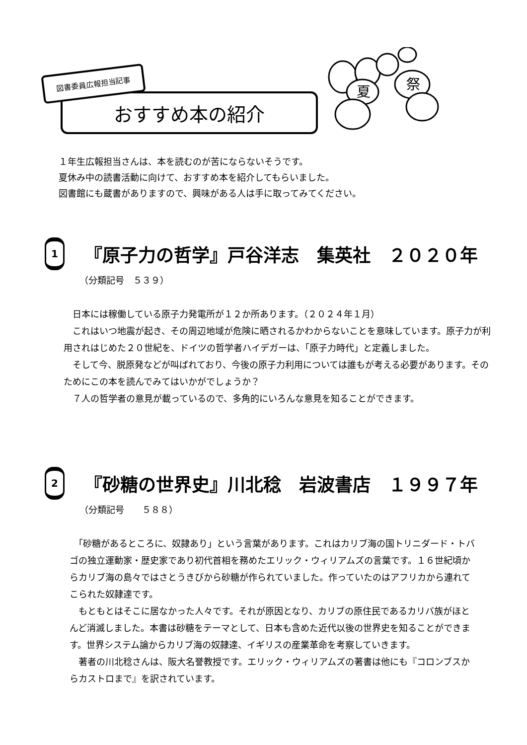図書委員広報担当記事
おすすめ本の紹介
夏
祭
１年生広報担当さんは、本を読むのが苦にならないそうです。
夏休み中の読書活動に向けて、おすすめ本を紹介してもらいました。
図書館にも蔵書がありますので、興味がある人は手に取ってみてください。
1
『原子力の哲学』戸谷洋志　集英社　２０２０年
（分類記号　５３９）
　日本には稼働している原子力発電所が１２か所あります。（２０２４年１月）
　これはいつ地震が起き、その周辺地域が危険に晒されるかわからないことを意味しています。原子力が利用されはじめた２０世紀を、ドイツの哲学者ハイデガーは、「原子力時代」と定義しました。
　そして今、脱原発などが叫ばれており、今後の原子力利用については誰もが考える必要があります。そのためにこの本を読んでみてはいかがでしょうか？
　７人の哲学者の意見が載っているので、多角的にいろんな意見を知ることができます。
2
『砂糖の世界史』川北稔　岩波書店　１９９７年
（分類記号　　５８８）
　「砂糖があるところに、奴隷あり」という言葉があります。これはカリブ海の国トリニダード・トバゴの独立運動家・歴史家であり初代首相を務めたエリック・ウィリアムズの言葉です。１６世紀頃からカリブ海の島々ではさとうきびから砂糖が作られていました。作っていたのはアフリカから連れてこられた奴隷達です。
　もともとはそこに居なかった人々です。それが原因となり、カリブの原住民であるカリバ族がほとんど消滅しました。本書は砂糖をテーマとして、日本も含めた近代以後の世界史を知ることができます。世界システム論からカリブ海の奴隷達、イギリスの産業革命を考察していきます。
　著者の川北稔さんは、阪大名誉教授です。エリック・ウィリアムズの著書は他にも『コロンブスからカストロまで』を訳されています。